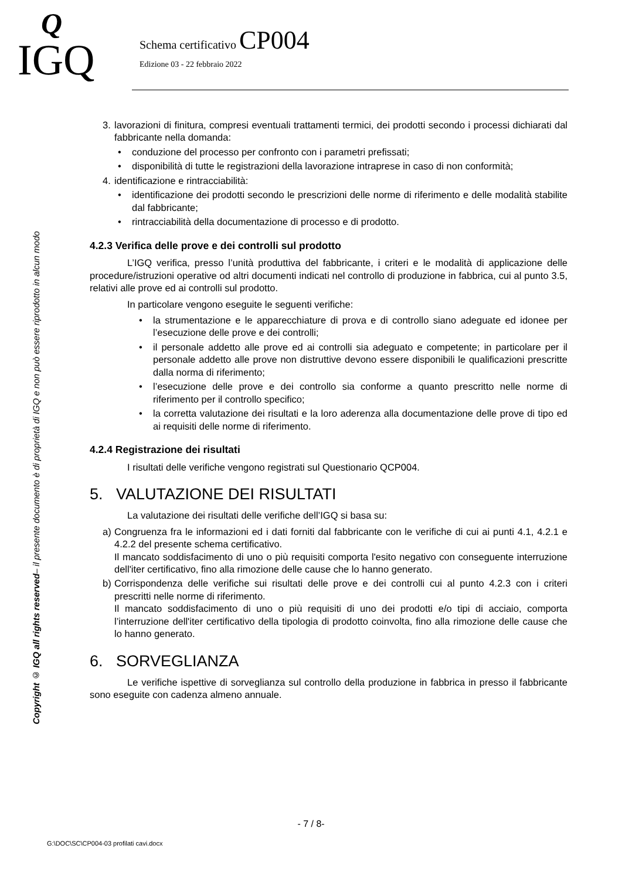Q
IGQ
Schema certificativo CP004
Edizione 03 - 22 febbraio 2022
Copyright © IGQ all rights reserved– il presente documento è di proprietà di IGQ e non può essere riprodotto in alcun modo
3. lavorazioni di finitura, compresi eventuali trattamenti termici, dei prodotti secondo i processi dichiarati dal fabbricante nella domanda:
• conduzione del processo per confronto con i parametri prefissati;
• disponibilità di tutte le registrazioni della lavorazione intraprese in caso di non conformità;
4. identificazione e rintracciabilità:
• identificazione dei prodotti secondo le prescrizioni delle norme di riferimento e delle modalità stabilite dal fabbricante;
• rintracciabilità della documentazione di processo e di prodotto.
4.2.3 Verifica delle prove e dei controlli sul prodotto
L’IGQ verifica, presso l’unità produttiva del fabbricante, i criteri e le modalità di applicazione delle procedure/istruzioni operative od altri documenti indicati nel controllo di produzione in fabbrica, cui al punto 3.5, relativi alle prove ed ai controlli sul prodotto.
In particolare vengono eseguite le seguenti verifiche:
• la strumentazione e le apparecchiature di prova e di controllo siano adeguate ed idonee per l’esecuzione delle prove e dei controlli;
• il personale addetto alle prove ed ai controlli sia adeguato e competente; in particolare per il personale addetto alle prove non distruttive devono essere disponibili le qualificazioni prescritte dalla norma di riferimento;
• l’esecuzione delle prove e dei controllo sia conforme a quanto prescritto nelle norme di riferimento per il controllo specifico;
• la corretta valutazione dei risultati e la loro aderenza alla documentazione delle prove di tipo ed ai requisiti delle norme di riferimento.
4.2.4 Registrazione dei risultati
I risultati delle verifiche vengono registrati sul Questionario QCP004.
5. VALUTAZIONE DEI RISULTATI
La valutazione dei risultati delle verifiche dell’IGQ si basa su:
a) Congruenza fra le informazioni ed i dati forniti dal fabbricante con le verifiche di cui ai punti 4.1, 4.2.1 e 4.2.2 del presente schema certificativo.
Il mancato soddisfacimento di uno o più requisiti comporta l'esito negativo con conseguente interruzione dell'iter certificativo, fino alla rimozione delle cause che lo hanno generato.
b) Corrispondenza delle verifiche sui risultati delle prove e dei controlli cui al punto 4.2.3 con i criteri prescritti nelle norme di riferimento.
Il mancato soddisfacimento di uno o più requisiti di uno dei prodotti e/o tipi di acciaio, comporta l’interruzione dell'iter certificativo della tipologia di prodotto coinvolta, fino alla rimozione delle cause che lo hanno generato.
6. SORVEGLIANZA
Le verifiche ispettive di sorveglianza sul controllo della produzione in fabbrica in presso il fabbricante sono eseguite con cadenza almeno annuale.
- 7 / 8-
G:\DOC\SC\CP004-03 profilati cavi.docx